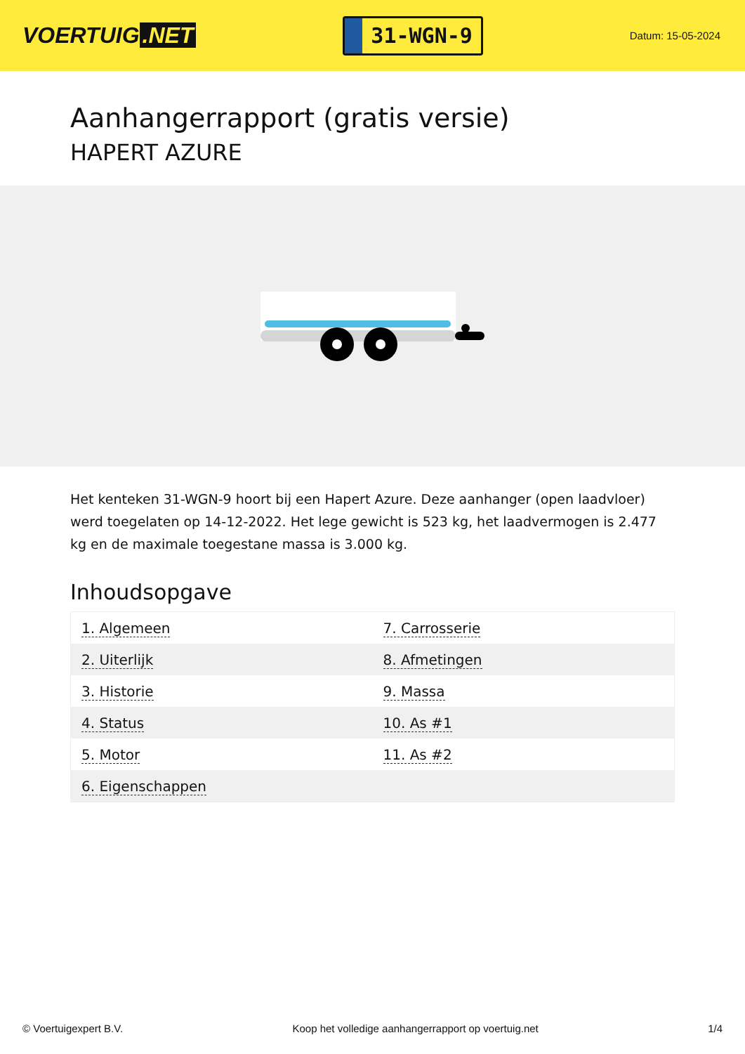VOERTUIG.NET
31-WGN-9
Datum: 15-05-2024
Aanhangerrapport (gratis versie)
HAPERT AZURE
Het kenteken 31-WGN-9 hoort bij een Hapert Azure. Deze aanhanger (open laadvloer) werd toegelaten op 14-12-2022. Het lege gewicht is 523 kg, het laadvermogen is 2.477 kg en de maximale toegestane massa is 3.000 kg.
Inhoudsopgave
| 1. Algemeen | 7. Carrosserie |
| 2. Uiterlijk | 8. Afmetingen |
| 3. Historie | 9. Massa |
| 4. Status | 10. As #1 |
| 5. Motor | 11. As #2 |
| 6. Eigenschappen | |
© Voertuigexpert B.V. Koop het volledige aanhangerrapport op voertuig.net 1/4